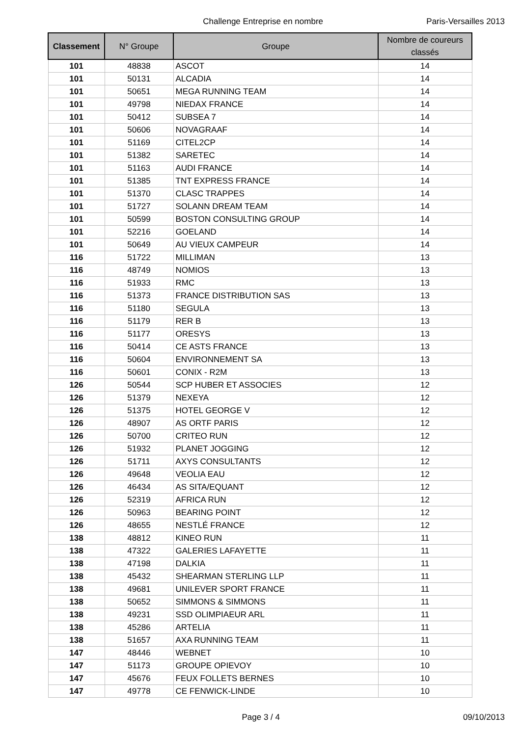Challenge Entreprise en nombre Paris-Versailles 2013
| Classement | N° Groupe | Groupe | Nombre de coureurs classés |
| --- | --- | --- | --- |
| 101 | 48838 | ASCOT | 14 |
| 101 | 50131 | ALCADIA | 14 |
| 101 | 50651 | MEGA RUNNING TEAM | 14 |
| 101 | 49798 | NIEDAX FRANCE | 14 |
| 101 | 50412 | SUBSEA 7 | 14 |
| 101 | 50606 | NOVAGRAAF | 14 |
| 101 | 51169 | CITEL2CP | 14 |
| 101 | 51382 | SARETEC | 14 |
| 101 | 51163 | AUDI FRANCE | 14 |
| 101 | 51385 | TNT EXPRESS FRANCE | 14 |
| 101 | 51370 | CLASC TRAPPES | 14 |
| 101 | 51727 | SOLANN DREAM TEAM | 14 |
| 101 | 50599 | BOSTON CONSULTING GROUP | 14 |
| 101 | 52216 | GOELAND | 14 |
| 101 | 50649 | AU VIEUX CAMPEUR | 14 |
| 116 | 51722 | MILLIMAN | 13 |
| 116 | 48749 | NOMIOS | 13 |
| 116 | 51933 | RMC | 13 |
| 116 | 51373 | FRANCE DISTRIBUTION SAS | 13 |
| 116 | 51180 | SEGULA | 13 |
| 116 | 51179 | RER B | 13 |
| 116 | 51177 | ORESYS | 13 |
| 116 | 50414 | CE ASTS FRANCE | 13 |
| 116 | 50604 | ENVIRONNEMENT SA | 13 |
| 116 | 50601 | CONIX - R2M | 13 |
| 126 | 50544 | SCP HUBER ET ASSOCIES | 12 |
| 126 | 51379 | NEXEYA | 12 |
| 126 | 51375 | HOTEL GEORGE V | 12 |
| 126 | 48907 | AS ORTF PARIS | 12 |
| 126 | 50700 | CRITEO RUN | 12 |
| 126 | 51932 | PLANET JOGGING | 12 |
| 126 | 51711 | AXYS CONSULTANTS | 12 |
| 126 | 49648 | VEOLIA EAU | 12 |
| 126 | 46434 | AS SITA/EQUANT | 12 |
| 126 | 52319 | AFRICA RUN | 12 |
| 126 | 50963 | BEARING POINT | 12 |
| 126 | 48655 | NESTLÉ FRANCE | 12 |
| 138 | 48812 | KINEO RUN | 11 |
| 138 | 47322 | GALERIES LAFAYETTE | 11 |
| 138 | 47198 | DALKIA | 11 |
| 138 | 45432 | SHEARMAN STERLING LLP | 11 |
| 138 | 49681 | UNILEVER SPORT FRANCE | 11 |
| 138 | 50652 | SIMMONS & SIMMONS | 11 |
| 138 | 49231 | SSD OLIMPIAEUR ARL | 11 |
| 138 | 45286 | ARTELIA | 11 |
| 138 | 51657 | AXA RUNNING TEAM | 11 |
| 147 | 48446 | WEBNET | 10 |
| 147 | 51173 | GROUPE OPIEVOY | 10 |
| 147 | 45676 | FEUX FOLLETS BERNES | 10 |
| 147 | 49778 | CE FENWICK-LINDE | 10 |
Page 3 / 4 09/10/2013